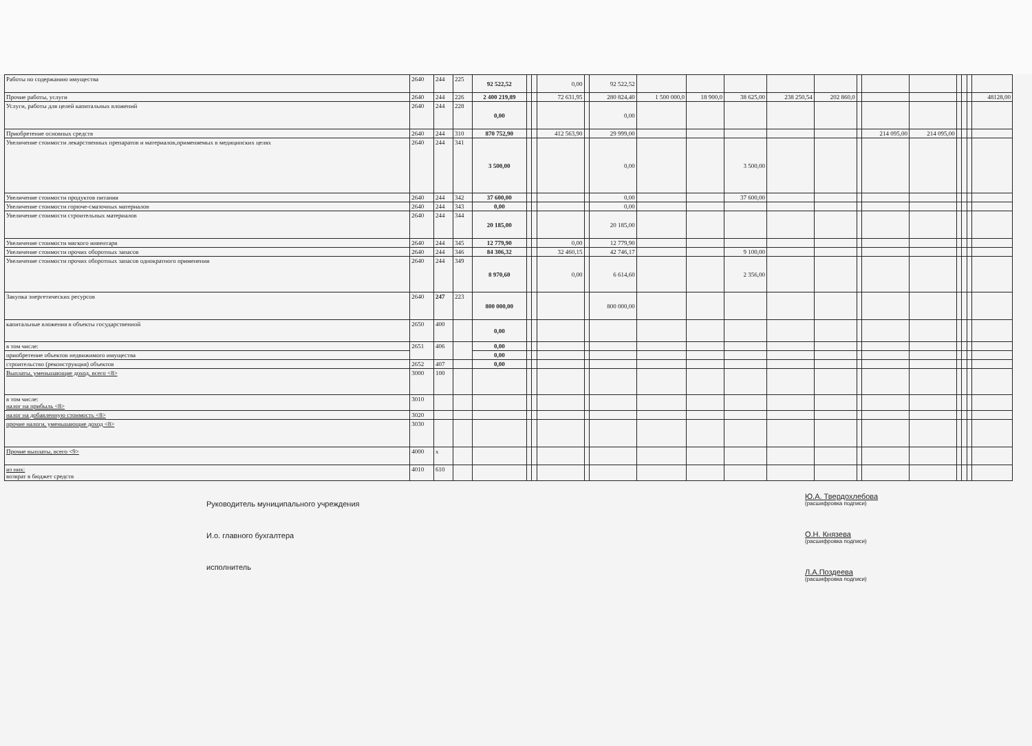| Работы по содержанию имущества | 2640 | 244 | 225 | 92 522,52 | | | 0,00 | | 92 522,52 | | | | | | | | | | | | |
| Прочие работы, услуги | 2640 | 244 | 226 | 2 400 219,89 | | | 72 631,95 | | 280 824,40 | 1 500 000,0 | 18 900,0 | 38 625,00 | 238 250,54 | 202 860,0 | | | | | | | 48128,00 |
| Услуги, работы для целей капитальных вложений | 2640 | 244 | 228 | 0,00 | | | | | 0,00 | | | | | | | | | | | | |
| Приобретение основных средств | 2640 | 244 | 310 | 870 752,90 | | | 412 563,90 | | 29 999,00 | | | | | | | 214 095,00 | 214 095,00 | | | | |
| Увеличение стоимости лекарственных препаратов и материалов,применяемых в медицинских целях | 2640 | 244 | 341 | 3 500,00 | | | | | 0,00 | | | 3 500,00 | | | | | | | | | |
| Увеличение стоимости продуктов питания | 2640 | 244 | 342 | 37 600,00 | | | | | 0,00 | | | 37 600,00 | | | | | | | | | |
| Увеличение стоимости горюче-смазочных материалов | 2640 | 244 | 343 | 0,00 | | | | | 0,00 | | | | | | | | | | | | |
| Увеличение стоимости строительных материалов | 2640 | 244 | 344 | 20 185,00 | | | | | 20 185,00 | | | | | | | | | | | | |
| Увеличение стоимости мягкого инвентаря | 2640 | 244 | 345 | 12 779,90 | | | 0,00 | | 12 779,90 | | | | | | | | | | | | |
| Увеличение стоимости прочих оборотных запасов | 2640 | 244 | 346 | 84 306,32 | | | 32 460,15 | | 42 746,17 | | | 9 100,00 | | | | | | | | | |
| Увеличение стоимости прочих оборотных запасов однократного применения | 2640 | 244 | 349 | 8 970,60 | | | 0,00 | | 6 614,60 | | | 2 356,00 | | | | | | | | | |
| Закупка энергетических ресурсов | 2640 | 247 | 223 | 800 000,00 | | | | | 800 000,00 | | | | | | | | | | | | |
| капитальные вложения в объекты государственной | 2650 | 400 | | 0,00 | | | | | | | | | | | | | | | | | |
| в том числе: | 2651 | 406 | | 0,00 | | | | | | | | | | | | | | | | | |
| приобретение объектов недвижимого имущества | | | | 0,00 | | | | | | | | | | | | | | | | | |
| строительство (реконструкция) объектов | 2652 | 407 | | 0,00 | | | | | | | | | | | | | | | | | |
| Выплаты, уменьшающие доход, всего <8> | 3000 | 100 | | | | | | | | | | | | | | | | | | | |
| в том числе: налог на прибыль <8> | 3010 | | | | | | | | | | | | | | | | | | | | |
| налог на добавленную стоимость <8> | 3020 | | | | | | | | | | | | | | | | | | | | |
| прочие налоги, уменьшающие доход <8> | 3030 | | | | | | | | | | | | | | | | | | | | |
| Прочие выплаты, всего <9> | 4000 | x | | | | | | | | | | | | | | | | | | | |
| из них: возврат в бюджет средств | 4010 | 610 | | | | | | | | | | | | | | | | | | | |
Руководитель муниципального учреждения
И.о. главного бухгалтера
исполнитель
Ю.А. Твердохлебова
(расшифровка подписи)
О.Н. Князева
(расшифровка подписи)
Л.А.Поздеева
(расшифровка подписи)